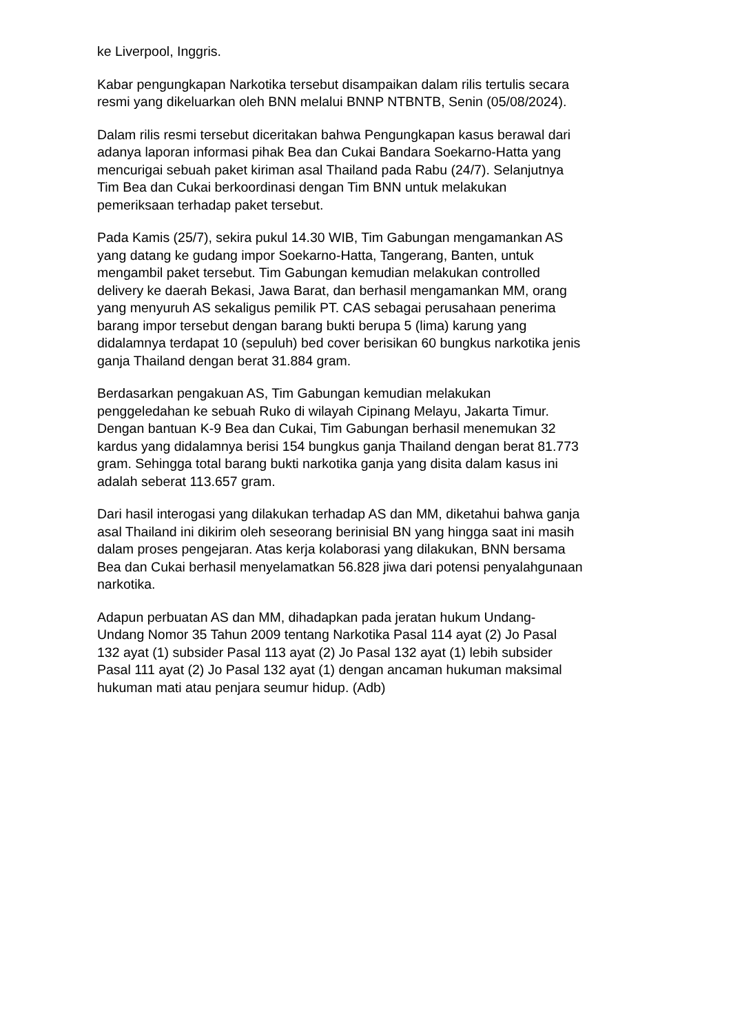ke Liverpool, Inggris.
Kabar pengungkapan Narkotika tersebut disampaikan dalam rilis tertulis secara resmi yang dikeluarkan oleh BNN melalui BNNP NTBNTB, Senin (05/08/2024).
Dalam rilis resmi tersebut diceritakan bahwa Pengungkapan kasus berawal dari adanya laporan informasi pihak Bea dan Cukai Bandara Soekarno-Hatta yang mencurigai sebuah paket kiriman asal Thailand pada Rabu (24/7). Selanjutnya Tim Bea dan Cukai berkoordinasi dengan Tim BNN untuk melakukan pemeriksaan terhadap paket tersebut.
Pada Kamis (25/7), sekira pukul 14.30 WIB, Tim Gabungan mengamankan AS yang datang ke gudang impor Soekarno-Hatta, Tangerang, Banten, untuk mengambil paket tersebut. Tim Gabungan kemudian melakukan controlled delivery ke daerah Bekasi, Jawa Barat, dan berhasil mengamankan MM, orang yang menyuruh AS sekaligus pemilik PT. CAS sebagai perusahaan penerima barang impor tersebut dengan barang bukti berupa 5 (lima) karung yang didalamnya terdapat 10 (sepuluh) bed cover berisikan 60 bungkus narkotika jenis ganja Thailand dengan berat 31.884 gram.
Berdasarkan pengakuan AS, Tim Gabungan kemudian melakukan penggeledahan ke sebuah Ruko di wilayah Cipinang Melayu, Jakarta Timur. Dengan bantuan K-9 Bea dan Cukai, Tim Gabungan berhasil menemukan 32 kardus yang didalamnya berisi 154 bungkus ganja Thailand dengan berat 81.773 gram. Sehingga total barang bukti narkotika ganja yang disita dalam kasus ini adalah seberat 113.657 gram.
Dari hasil interogasi yang dilakukan terhadap AS dan MM, diketahui bahwa ganja asal Thailand ini dikirim oleh seseorang berinisial BN yang hingga saat ini masih dalam proses pengejaran. Atas kerja kolaborasi yang dilakukan, BNN bersama Bea dan Cukai berhasil menyelamatkan 56.828 jiwa dari potensi penyalahgunaan narkotika.
Adapun perbuatan AS dan MM, dihadapkan pada jeratan hukum Undang- Undang Nomor 35 Tahun 2009 tentang Narkotika Pasal 114 ayat (2) Jo Pasal 132 ayat (1) subsider Pasal 113 ayat (2) Jo Pasal 132 ayat (1) lebih subsider Pasal 111 ayat (2) Jo Pasal 132 ayat (1) dengan ancaman hukuman maksimal hukuman mati atau penjara seumur hidup. (Adb)